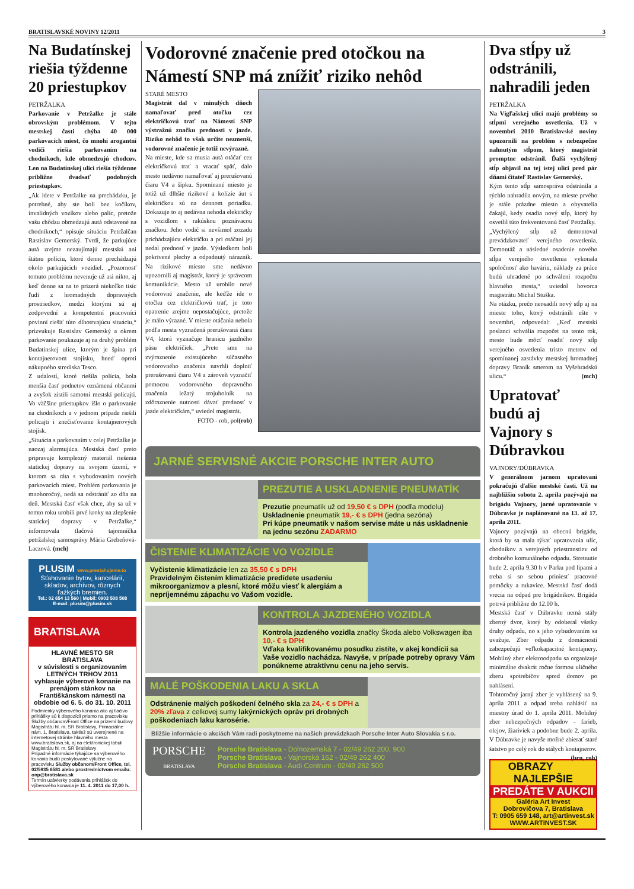BRATISLAVSKÉ NOVINY 12/2011 3
Na Budatínskej riešia týždenne 20 priestupkov
PETRŽALKA
Parkovanie v Petržalke je stále obrovským problémom. V tejto mestskej časti chýba 40 000 parkovacích miest, čo mnohí arogantní vodiči riešia parkovaním na chodníkoch, kde obmedzujú chodcov. Len na Budatínskej ulici riešia týždenne približne dvadsať podobných priestupkov.
„Ak idete v Petržalke na prechádzku, je potrebné, aby ste boli bez kočíkov, invalidných vozíkov alebo palíc, pretože vašu chôdzu obmedzujú autá odstavené na chodníkoch,“ opisuje situáciu Petržalčan Rastislav Gemerský. Tvrdí, že parkujúce autá zrejme nezaujímajú mestskú ani štátnu políciu, ktoré denne prechádzajú okolo parkujúcich vozidiel. „Pozornosť tomuto problému nevenuje už asi nikto, aj keď denne sa na to prizerá niekoľko tisíc ľudí z hromadných dopravných prostriedkov, medzi ktorými sú aj zodpovední a kompetentní pracovníci povinní riešiť túto dlhotrvajúcu situáciu,“ prízvukuje Rastislav Gemerský a okrem parkovanie poukazuje aj na druhý problém Budatínskej ulice, ktorým je špina pri kontajnerovom stojisku, hneď oproti nákupného strediska Tesco.
Z udalostí, ktoré riešila polícia, bola menšia časť podnetov oznámená občanmi a zvyšok zistili samotní mestskí policajti. Vo väčšine priestupkov išlo o parkovanie na chodníkoch a v jednom prípade riešili policajti i znečisťovanie kontajnerových stojísk.
„Situácia s parkovaním v celej Petržalke je naozaj alarmujúca. Mestská časť preto pripravuje komplexný materiál riešenia statickej dopravy na svojom území, v ktorom sa ráta s vybudovaním nových parkovacích miest. Problém parkovania je mnohoročný, nedá sa odstrániť zo dňa na deň. Mestská časť však chce, aby sa už v tomto roku urobili prvé kroky na zlepšenie statickej dopravy v Petržalke,“ informovala tlačová tajomníčka petržalskej samosprávy Mária Grebeňová-Laczová. (mch)
PLUSIM www.prestahujeme.to
Sťahovanie bytov, kancelárií, skladov, archívov, rôznych ťažkých bremien.
Tel.: 02 654 13 560 | Mobil: 0903 508 508
E-mail: plusim@plusim.sk
BRATISLAVA
HLAVNÉ MESTO SR BRATISLAVA
v súvislosti s organizovaním LETNÝCH TRHOV 2011
vyhlasuje výberové konanie na prenájom stánkov na Františkánskom námestí na obdobie od 6. 5. do 31. 10. 2011
Podmienky výberového konania ako aj tlačivo prihlášky sú k dispozícii priamo na pracovisku Služby občanom/Front Office na prízemí budovy Magistrátu hl. m. SR Bratislavy, Primaciálne nám. 1, Bratislava, taktiež sú uverejnené na internetovej stránke hlavného mesta www.bratislava.sk, aj na elektronickej tabuli Magistrátu hl. m. SR Bratislavy
Prípadné informácie týkajúce sa výberového konania budú poskytované výlučne na pracovisku Služby občanom/Front Office, tel. 02/5935 6581 alebo prostredníctvom emailu: onp@bratislava.sk
Termín uzávierky podávania prihlášok do výberového konania je 11. 4. 2011 do 17,00 h.
Vodorovné značenie pred otočkou na Námestí SNP má znížiť riziko nehôd
STARÉ MESTO
Magistrát dal v minulých dňoch namaľovať pred otočku cez električkovú trať na Námestí SNP výstražnú značku prednosti v jazde. Riziko nehôd to však určite nezmenší, vodorovné značenie je totiž nevýrazné.
Na mieste, kde sa musia autá otáčať cez električkovú trať a vracať späť, dalo mesto nedávno namaľovať aj prerušovanú čiaru V4 a šípku. Spomínané miesto je totiž už dlhšie rizikové a kolízie áut s električkou sú na dennom poriadku. Dokazuje to aj nedávna nehoda električky s vozidlom s rakúskou poznávacou značkou. Jeho vodič si nevšimol zozadu prichádzajúcu električku a pri otáčaní jej nedal prednosť v jazde. Výsledkom boli pokrivené plechy a odpadnutý nárazník. Na rizikové miesto sme nedávno upozornili aj magistrát, ktorý je správcom komunikácie. Mesto už urobilo nové vodorovné značenie, ale keďže ide o otočku cez električkovú trať, je toto opatrenie zrejme nepostačujúce, pretože je málo výrazné. V mieste otáčania nebola podľa mesta vyznačená prerušovaná čiara V4, ktorá vyznačuje hranicu jazdného pásu električiek. „Preto sme na zvýraznenie existujúceho súčasného vodorovného značenia navrhli doplniť prerušovanú čiaru V4 a zároveň vyznačiť pomocou vodorovného dopravného značenia ležatý trojuholník na zdôraznenie nutnosti dávať prednosť v jazde električkám,“ uviedol magistrát. (rob)
FOTO - rob, pol
JARNÉ SERVISNÉ AKCIE PORSCHE INTER AUTO
PREZUTIE A USKLADNENIE PNEUMATÍK
Prezutie pneumatík už od 19,50 € s DPH (podľa modelu)
Uskladnenie pneumatík 19,- € s DPH (jedna sezóna)
Pri kúpe pneumatík v našom servise máte u nás uskladnenie na jednu sezónu ZADARMO
ČISTENIE KLIMATIZÁCIE VO VOZIDLE
Vyčistenie klimatizácie len za 35,50 € s DPH
Pravidelným čistením klimatizácie predídete usadeniu mikroorganizmov a plesní, ktoré môžu viesť k alergiám a nepríjemnému zápachu vo Vašom vozidle.
KONTROLA JAZDENÉHO VOZIDLA
Kontrola jazdeného vozidla značky Škoda alebo Volkswagen iba 10,- € s DPH
Vďaka kvalifikovanému posudku zistíte, v akej kondícii sa Vaše vozidlo nachádza. Navyše, v prípade potreby opravy Vám ponúkneme atraktívnu cenu na jeho servis.
MALÉ POŠKODENIA LAKU A SKLA
Odstránenie malých poškodení čelného skla za 24,- € s DPH a 20% zľava z celkovej sumy lakýrnických opráv pri drobných poškodeniach laku karosérie.
Bližšie informácie o akciách Vám radi poskytneme na našich prevádzkach Porsche Inter Auto Slovakia s r.o.
PORSCHE
BRATISLAVA
Porsche Bratislava - Dolnozemská 7 - 02/49 262 200, 900
Porsche Bratislava - Vajnorská 162 - 02/49 262 400
Porsche Bratislava - Audi Centrum - 02/49 262 500
Dva stĺpy už odstránili, nahradili jeden
PETRŽALKA
Na Vígľašskej ulici majú problémy so stĺpmi verejného osvetlenia. Už v novembri 2010 Bratislavské noviny upozornili na problém s nebezpečne nahnutým stĺpom, ktorý magistrát promptne odstránil. Ďalší vychýlený stĺp objavil na tej istej ulici pred pár dňami čitateľ Rastislav Gemerský.
Kým tento stĺp samospráva odstránila a rýchlo nahradila novým, na mieste prvého je stále prázdne miesto a obyvatelia čakajú, kedy osadia nový stĺp, ktorý by osvetlil túto frekventovanú časť Petržalky.
„Vychýlený stĺp už demontoval prevádzkovateľ verejného osvetlenia. Demontáž a následné osadenie nového stĺpa verejného osvetlenia vykonala spoločnosť ako haváriu, náklady za práce budú uhradené po schválení rozpočtu hlavného mesta,“ uviedol hovorca magistrátu Michal Stuška.
Na otázku, prečo neosadili nový stĺp aj na mieste toho, ktorý odstránili ešte v novembri, odpovedal: „Keď mestskí poslanci schvália rozpočet na tento rok, mesto bude môcť osadiť nový stĺp verejného osvetlenia tristo metrov od spomínanej zastávky mestskej hromadnej dopravy Braník smerom na Vyšehradskú ulicu.“ (mch)
Upratovať budú aj Vajnory s Dúbravkou
VAJNORY/DÚBRAVKA
V generálnom jarnom upratovaní pokračujú ďalšie mestské časti. Už na najbližšiu sobotu 2. apríla pozývajú na brigádu Vajnory, jarné upratovanie v Dúbravke je naplánované na 13. až 17. apríla 2011.
Vajnory pozývajú na obecnú brigádu, ktorá by sa mala týkať upratovania ulíc, chodníkov a verejných priestranstiev od drobného komunálneho odpadu. Stretnutie bude 2. apríla 9.30 h v Parku pod lipami a treba si so sebou priniesť pracovné pomôcky a rukavice. Mestská časť dodá vrecia na odpad pre brigádnikov. Brigáda potrvá približne do 12.00 h.
Mestská časť v Dúbravke nemá stály zberný dvor, ktorý by odoberal všetky druhy odpadu, no s jeho vybudovaním sa uvažuje. Zber odpadu z domácností zabezpečujú veľkokapacitné kontajnery. Mobilný zber elektroodpadu sa organizuje minimálne dvakrát ročne formou uličného zberu spotrebičov spred domov po nahlásení.
Tohtoročný jarný zber je vyhlásený na 9. apríla 2011 a odpad treba nahlásiť na miestny úrad do 1. apríla 2011. Mobilný zber nebezpečných odpadov - farieb, olejov, žiariviek a podobne bude 2. apríla. V Dúbravke je navyše možné zbierať staré šatstvo po celý rok do stálych kontajnerov. (brn, rob)
OBRAZY NAJLEPŠIE
PREDÁTE V AUKCII
Galéria Art Invest
Dobrovičova 7, Bratislava
T: 0905 659 148, art@artinvest.sk
WWW.ARTINVEST.SK